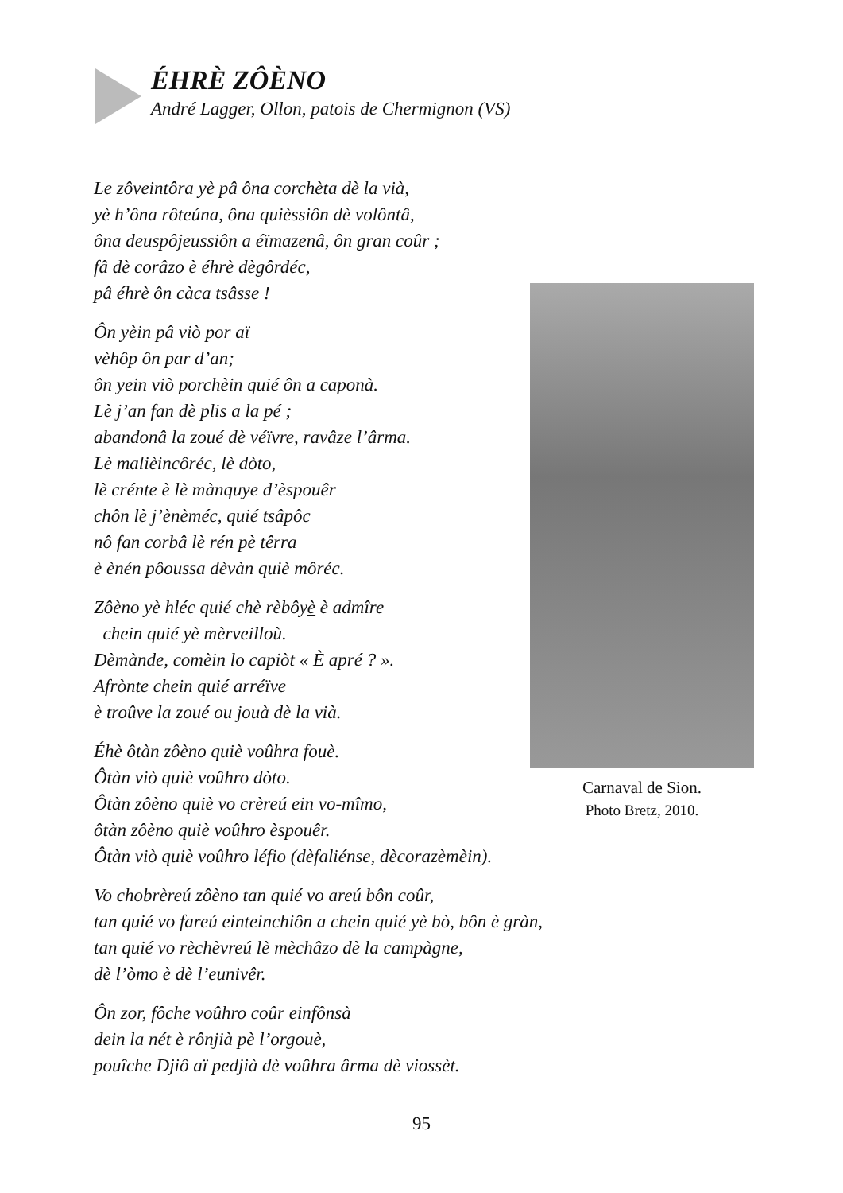ÉHRÈ ZÔÈNO
André Lagger, Ollon, patois de Chermignon (VS)
Le zôveintôra yè pâ ôna corchèta dè la vià,
yè h’ôna rôteúna, ôna quièssiôn dè volôntâ,
ôna deuspôjeussiôn a éïmazenâ, ôn gran coûr ;
fâ dè corâzo è éhrè dègôrdéc,
pâ éhrè ôn càca tsâsse !
Ôn yèin pâ viò por aï
vèhôp ôn par d’an;
ôn yein viò porchèin quié ôn a caponà.
Lè j’an fan dè plis a la pé ;
abandonâ la zoué dè véïvre, ravâze l’ârma.
Lè malièincôréc, lè dòto,
lè crénte è lè mànquye d’èspouêr
chôn lè j’ènèméc, quié tsâpôc
nô fan corbâ lè rén pè têrra
è ènén pôoussa dèvàn quiè môréc.
Zôèno yè hléc quié chè rèbôyè è admîre
chein quié yè mèrveilloù.
Dèmànde, comèin lo capiòt « È apré ? ».
Afrònte chein quié arréïve
è troûve la zoué ou jouà dè la vià.
Éhè ôtàn zôèno quiè voûhra fouè.
Ôtàn viò quiè voûhro dòto.
Ôtàn zôèno quiè vo crèreú ein vo-mîmo,
ôtàn zôèno quiè voûhro èspouêr.
Ôtàn viò quiè voûhro léfio (dèfaliénse, dècorazèmèin).
Vo chobrèreú zôèno tan quié vo areú bôn coûr,
tan quié vo fareú einteinchiôn a chein quié yè bò, bôn è gràn,
tan quié vo rèchèvreú lè mèchâzo dè la campàgne,
dè l’òmo è dè l’eunivêr.
Ôn zor, fôche voûhro coûr einfônsà
dein la nét è rônjià pè l’orgouè,
pouîche Djiô aï pedjià dè voûhra ârma dè viossèt.
Carnaval de Sion.
Photo Bretz, 2010.
95